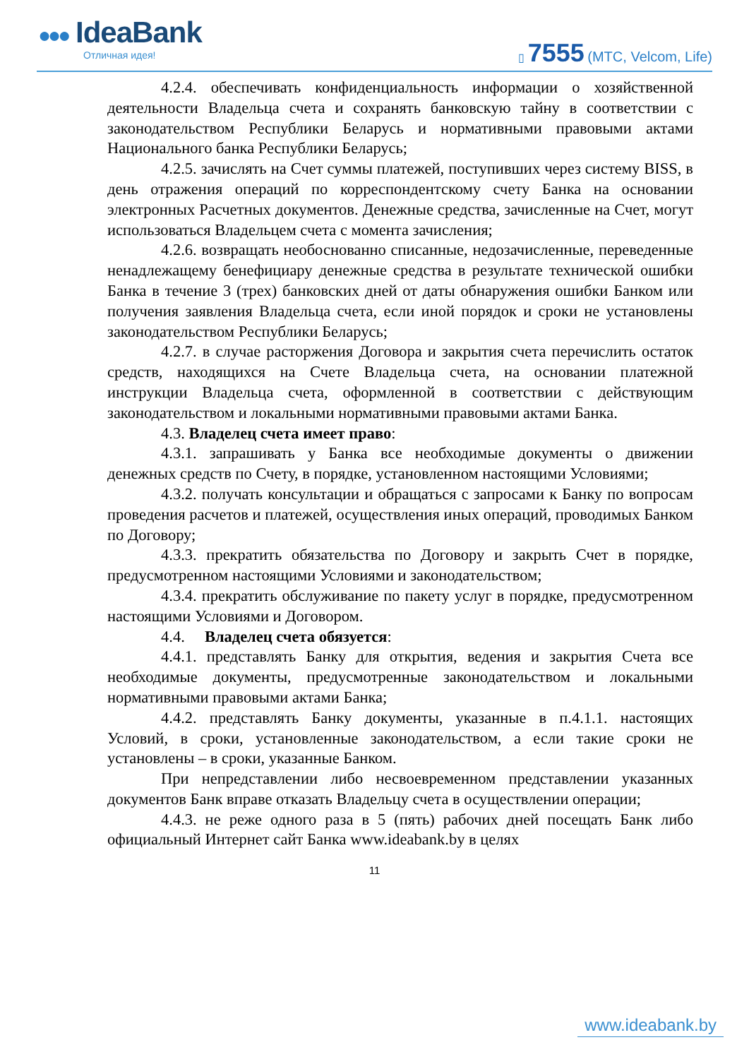●●● IdeaBank
Отличная идея!
▯ 7555 (МТС, Velcom, Life)
4.2.4. обеспечивать конфиденциальность информации о хозяйственной деятельности Владельца счета и сохранять банковскую тайну в соответствии с законодательством Республики Беларусь и нормативными правовыми актами Национального банка Республики Беларусь;
4.2.5. зачислять на Счет суммы платежей, поступивших через систему BISS, в день отражения операций по корреспондентскому счету Банка на основании электронных Расчетных документов. Денежные средства, зачисленные на Счет, могут использоваться Владельцем счета с момента зачисления;
4.2.6. возвращать необоснованно списанные, недозачисленные, переведенные ненадлежащему бенефициару денежные средства в результате технической ошибки Банка в течение 3 (трех) банковских дней от даты обнаружения ошибки Банком или получения заявления Владельца счета, если иной порядок и сроки не установлены законодательством Республики Беларусь;
4.2.7. в случае расторжения Договора и закрытия счета перечислить остаток средств, находящихся на Счете Владельца счета, на основании платежной инструкции Владельца счета, оформленной в соответствии с действующим законодательством и локальными нормативными правовыми актами Банка.
4.3. Владелец счета имеет право:
4.3.1. запрашивать у Банка все необходимые документы о движении денежных средств по Счету, в порядке, установленном настоящими Условиями;
4.3.2. получать консультации и обращаться с запросами к Банку по вопросам проведения расчетов и платежей, осуществления иных операций, проводимых Банком по Договору;
4.3.3. прекратить обязательства по Договору и закрыть Счет в порядке, предусмотренном настоящими Условиями и законодательством;
4.3.4. прекратить обслуживание по пакету услуг в порядке, предусмотренном настоящими Условиями и Договором.
4.4. Владелец счета обязуется:
4.4.1. представлять Банку для открытия, ведения и закрытия Счета все необходимые документы, предусмотренные законодательством и локальными нормативными правовыми актами Банка;
4.4.2. представлять Банку документы, указанные в п.4.1.1. настоящих Условий, в сроки, установленные законодательством, а если такие сроки не установлены – в сроки, указанные Банком.
При непредставлении либо несвоевременном представлении указанных документов Банк вправе отказать Владельцу счета в осуществлении операции;
4.4.3. не реже одного раза в 5 (пять) рабочих дней посещать Банк либо официальный Интернет сайт Банка www.ideabank.by в целях
11
www.ideabank.by